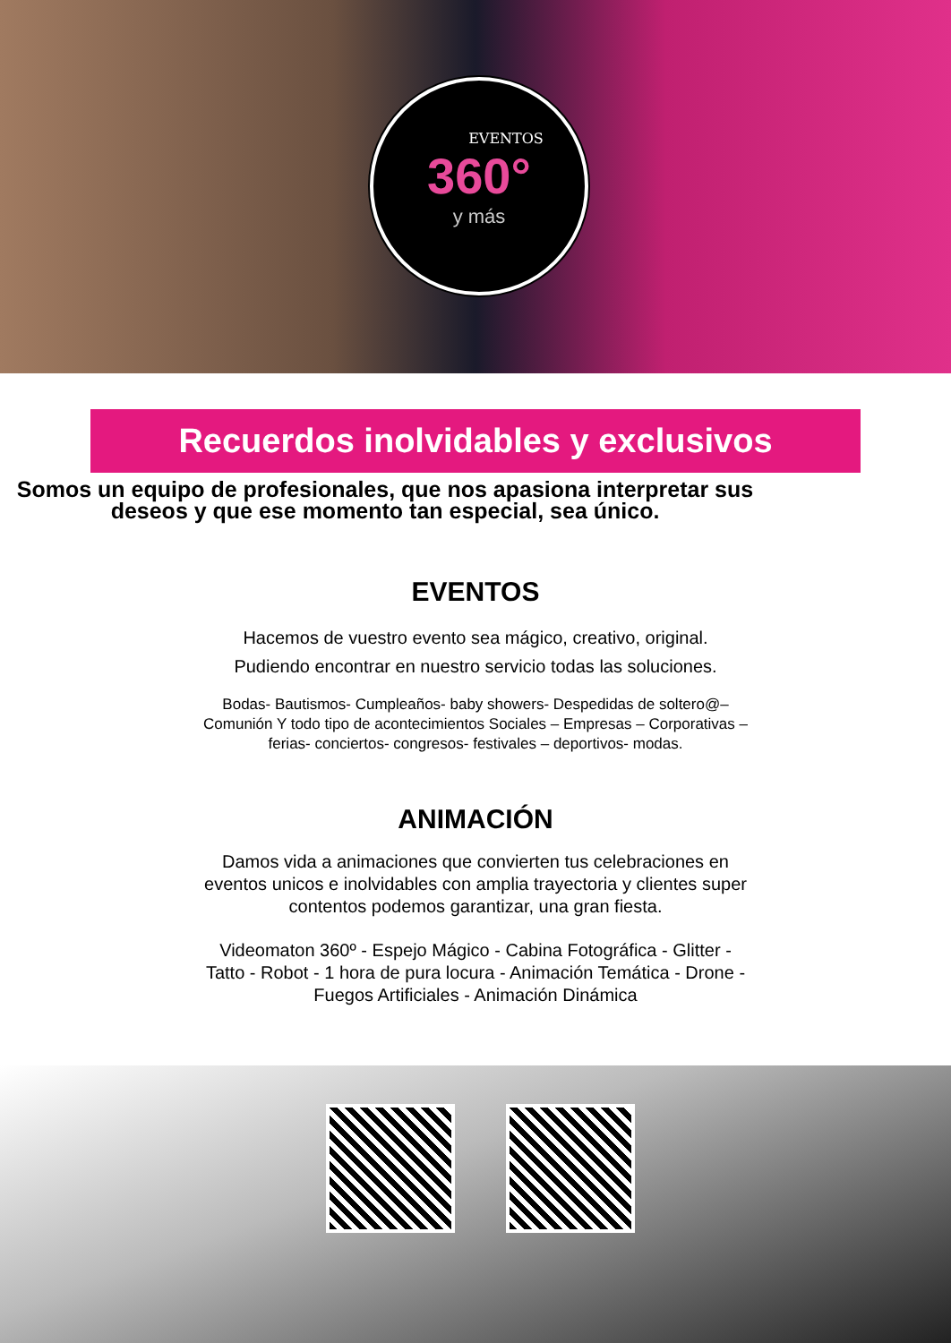EVENTOS
360°
y más
Recuerdos inolvidables y exclusivos
Somos un equipo de profesionales, que nos apasiona interpretar sus deseos y que ese momento tan especial, sea único.
EVENTOS
Hacemos de vuestro evento sea mágico, creativo, original.
Pudiendo encontrar en nuestro servicio todas las soluciones.
Bodas- Bautismos- Cumpleaños- baby showers- Despedidas de soltero@– Comunión Y todo tipo de acontecimientos Sociales – Empresas – Corporativas – ferias- conciertos- congresos- festivales – deportivos- modas.
ANIMACIÓN
Damos vida a animaciones que convierten tus celebraciones en eventos unicos e inolvidables con amplia trayectoria y clientes super contentos podemos garantizar, una gran fiesta.
Videomaton 360º - Espejo Mágico - Cabina Fotográfica - Glitter - Tatto - Robot - 1 hora de pura locura - Animación Temática - Drone - Fuegos Artificiales - Animación Dinámica